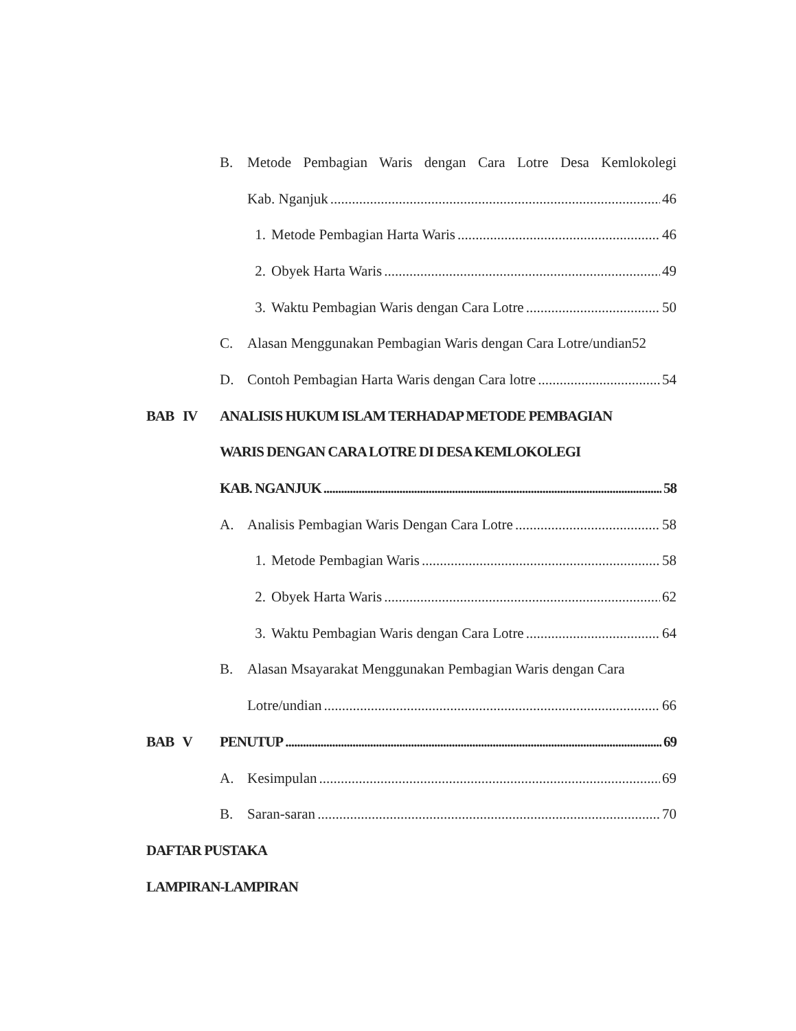B. Metode Pembagian Waris dengan Cara Lotre Desa Kemlokolegi
Kab. Nganjuk 46
1. Metode Pembagian Harta Waris 46
2. Obyek Harta Waris 49
3. Waktu Pembagian Waris dengan Cara Lotre 50
C. Alasan Menggunakan Pembagian Waris dengan Cara Lotre/undian52
D. Contoh Pembagian Harta Waris dengan Cara lotre 54
BAB IV ANALISIS HUKUM ISLAM TERHADAP METODE PEMBAGIAN
WARIS DENGAN CARA LOTRE DI DESA KEMLOKOLEGI
KAB. NGANJUK 58
A. Analisis Pembagian Waris Dengan Cara Lotre 58
1. Metode Pembagian Waris 58
2. Obyek Harta Waris 62
3. Waktu Pembagian Waris dengan Cara Lotre 64
B. Alasan Msayarakat Menggunakan Pembagian Waris dengan Cara
Lotre/undian 66
BAB V PENUTUP 69
A. Kesimpulan 69
B. Saran-saran 70
DAFTAR PUSTAKA
LAMPIRAN-LAMPIRAN